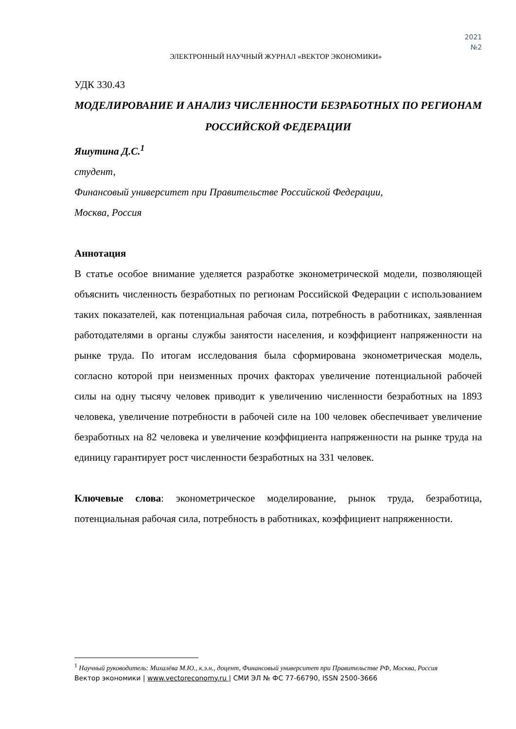2021
№2
ЭЛЕКТРОННЫЙ НАУЧНЫЙ ЖУРНАЛ «ВЕКТОР ЭКОНОМИКИ»
УДК 330.43
МОДЕЛИРОВАНИЕ И АНАЛИЗ ЧИСЛЕННОСТИ БЕЗРАБОТНЫХ ПО РЕГИОНАМ РОССИЙСКОЙ ФЕДЕРАЦИИ
Яшутина Д.С.<sup>1</sup>
студент,
Финансовый университет при Правительстве Российской Федерации,
Москва, Россия
Аннотация
В статье особое внимание уделяется разработке эконометрической модели, позволяющей объяснить численность безработных по регионам Российской Федерации с использованием таких показателей, как потенциальная рабочая сила, потребность в работниках, заявленная работодателями в органы службы занятости населения, и коэффициент напряженности на рынке труда. По итогам исследования была сформирована эконометрическая модель, согласно которой при неизменных прочих факторах увеличение потенциальной рабочей силы на одну тысячу человек приводит к увеличению численности безработных на 1893 человека, увеличение потребности в рабочей силе на 100 человек обеспечивает увеличение безработных на 82 человека и увеличение коэффициента напряженности на рынке труда на единицу гарантирует рост численности безработных на 331 человек.
Ключевые слова: эконометрическое моделирование, рынок труда, безработица, потенциальная рабочая сила, потребность в работниках, коэффициент напряженности.
<sup>1</sup> Научный руководитель: Михалёва М.Ю., к.э.н., доцент, Финансовый университет при Правительстве РФ, Москва, Россия
Вектор экономики | www.vectoreconomy.ru | СМИ ЭЛ № ФС 77-66790, ISSN 2500-3666